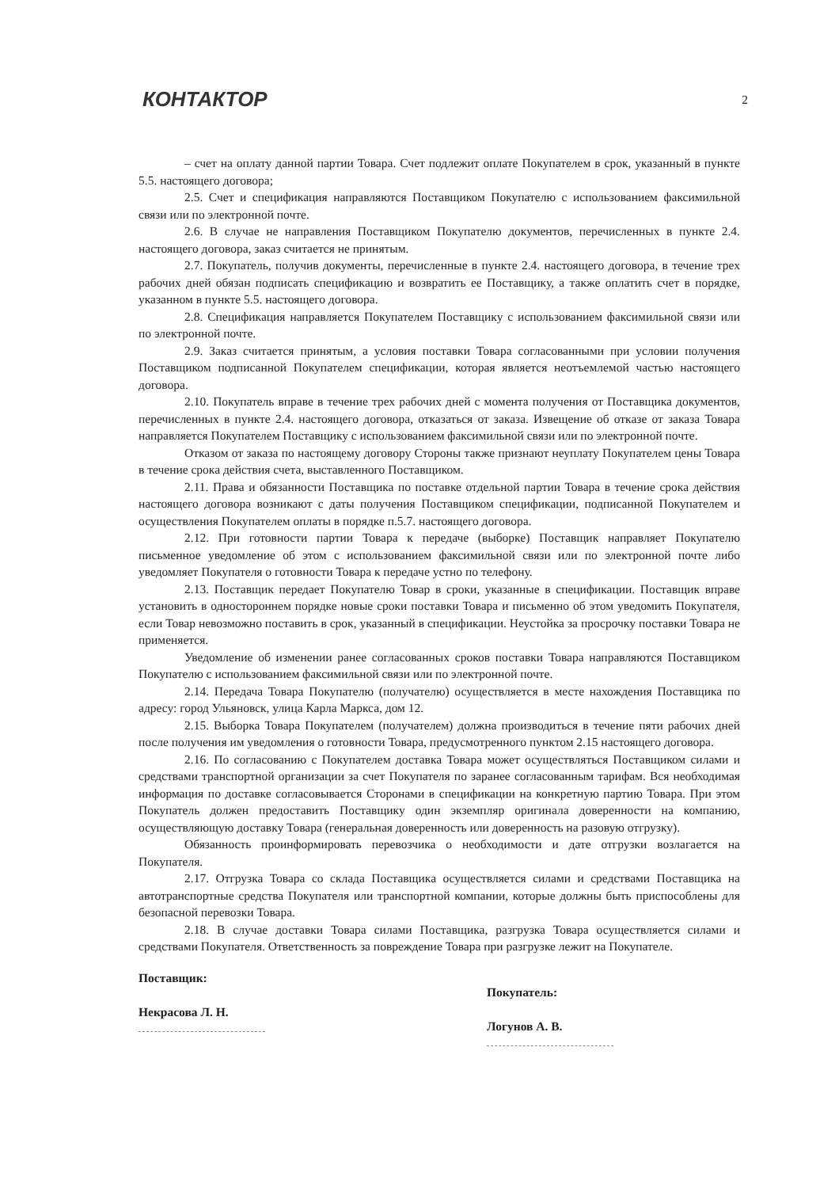КОНТАКТОР
2
– счет на оплату данной партии Товара. Счет подлежит оплате Покупателем в срок, указанный в пункте 5.5. настоящего договора;
2.5. Счет и спецификация направляются Поставщиком Покупателю с использованием факсимильной связи или по электронной почте.
2.6. В случае не направления Поставщиком Покупателю документов, перечисленных в пункте 2.4. настоящего договора, заказ считается не принятым.
2.7. Покупатель, получив документы, перечисленные в пункте 2.4. настоящего договора, в течение трех рабочих дней обязан подписать спецификацию и возвратить ее Поставщику, а также оплатить счет в порядке, указанном в пункте 5.5. настоящего договора.
2.8. Спецификация направляется Покупателем Поставщику с использованием факсимильной связи или по электронной почте.
2.9. Заказ считается принятым, а условия поставки Товара согласованными при условии получения Поставщиком подписанной Покупателем спецификации, которая является неотъемлемой частью настоящего договора.
2.10. Покупатель вправе в течение трех рабочих дней с момента получения от Поставщика документов, перечисленных в пункте 2.4. настоящего договора, отказаться от заказа. Извещение об отказе от заказа Товара направляется Покупателем Поставщику с использованием факсимильной связи или по электронной почте.
Отказом от заказа по настоящему договору Стороны также признают неуплату Покупателем цены Товара в течение срока действия счета, выставленного Поставщиком.
2.11. Права и обязанности Поставщика по поставке отдельной партии Товара в течение срока действия настоящего договора возникают с даты получения Поставщиком спецификации, подписанной Покупателем и осуществления Покупателем оплаты в порядке п.5.7. настоящего договора.
2.12. При готовности партии Товара к передаче (выборке) Поставщик направляет Покупателю письменное уведомление об этом с использованием факсимильной связи или по электронной почте либо уведомляет Покупателя о готовности Товара к передаче устно по телефону.
2.13. Поставщик передает Покупателю Товар в сроки, указанные в спецификации. Поставщик вправе установить в одностороннем порядке новые сроки поставки Товара и письменно об этом уведомить Покупателя, если Товар невозможно поставить в срок, указанный в спецификации. Неустойка за просрочку поставки Товара не применяется.
Уведомление об изменении ранее согласованных сроков поставки Товара направляются Поставщиком Покупателю с использованием факсимильной связи или по электронной почте.
2.14. Передача Товара Покупателю (получателю) осуществляется в месте нахождения Поставщика по адресу: город Ульяновск, улица Карла Маркса, дом 12.
2.15. Выборка Товара Покупателем (получателем) должна производиться в течение пяти рабочих дней после получения им уведомления о готовности Товара, предусмотренного пунктом 2.15 настоящего договора.
2.16. По согласованию с Покупателем доставка Товара может осуществляться Поставщиком силами и средствами транспортной организации за счет Покупателя по заранее согласованным тарифам. Вся необходимая информация по доставке согласовывается Сторонами в спецификации на конкретную партию Товара. При этом Покупатель должен предоставить Поставщику один экземпляр оригинала доверенности на компанию, осуществляющую доставку Товара (генеральная доверенность или доверенность на разовую отгрузку).
Обязанность проинформировать перевозчика о необходимости и дате отгрузки возлагается на Покупателя.
2.17. Отгрузка Товара со склада Поставщика осуществляется силами и средствами Поставщика на автотранспортные средства Покупателя или транспортной компании, которые должны быть приспособлены для безопасной перевозки Товара.
2.18. В случае доставки Товара силами Поставщика, разгрузка Товара осуществляется силами и средствами Покупателя. Ответственность за повреждение Товара при разгрузке лежит на Покупателе.
Поставщик:
Некрасова Л. Н.
Покупатель:
Логунов А. В.